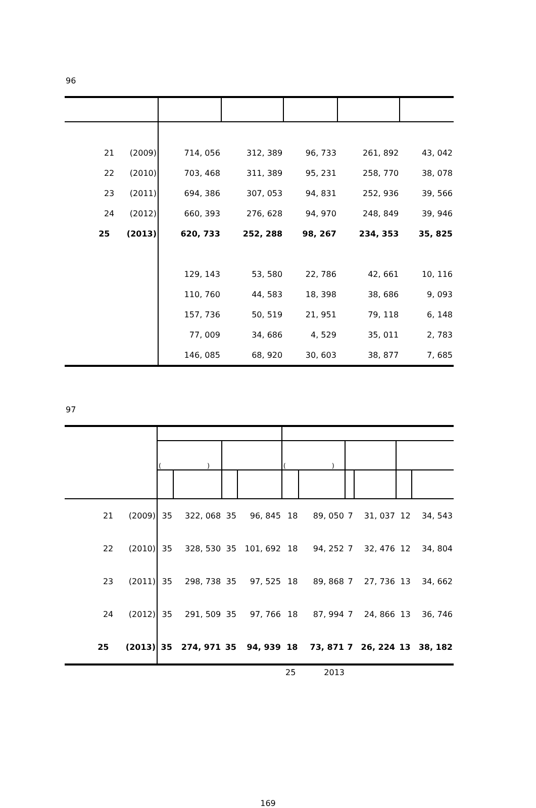96
| 21 (2009) | 714, 056 | 312, 389 | 96, 733 | 261, 892 | 43, 042 |
| 22 (2010) | 703, 468 | 311, 389 | 95, 231 | 258, 770 | 38, 078 |
| 23 (2011) | 694, 386 | 307, 053 | 94, 831 | 252, 936 | 39, 566 |
| 24 (2012) | 660, 393 | 276, 628 | 94, 970 | 248, 849 | 39, 946 |
| 25 (2013) | 620, 733 | 252, 288 | 98, 267 | 234, 353 | 35, 825 |
| | 129, 143 | 53, 580 | 22, 786 | 42, 661 | 10, 116 |
| | 110, 760 | 44, 583 | 18, 398 | 38, 686 | 9, 093 |
| | 157, 736 | 50, 519 | 21, 951 | 79, 118 | 6, 148 |
| | 77, 009 | 34, 686 | 4, 529 | 35, 011 | 2, 783 |
| | 146, 085 | 68, 920 | 30, 603 | 38, 877 | 7, 685 |
97
| | ( ) | | | | ( ) | | | | | |
| --- | --- | --- | --- | --- | --- | --- | --- | --- | --- | --- |
| 21 (2009) | 35 | 322, 068 | 35 | 96, 845 | 18 | 89, 050 | 7 | 31, 037 | 12 | 34, 543 |
| 22 (2010) | 35 | 328, 530 | 35 | 101, 692 | 18 | 94, 252 | 7 | 32, 476 | 12 | 34, 804 |
| 23 (2011) | 35 | 298, 738 | 35 | 97, 525 | 18 | 89, 868 | 7 | 27, 736 | 13 | 34, 662 |
| 24 (2012) | 35 | 291, 509 | 35 | 97, 766 | 18 | 87, 994 | 7 | 24, 866 | 13 | 36, 746 |
| 25 (2013) | 35 | 274, 971 | 35 | 94, 939 | 18 | 73, 871 | 7 | 26, 224 | 13 | 38, 182 |
25 2013
169